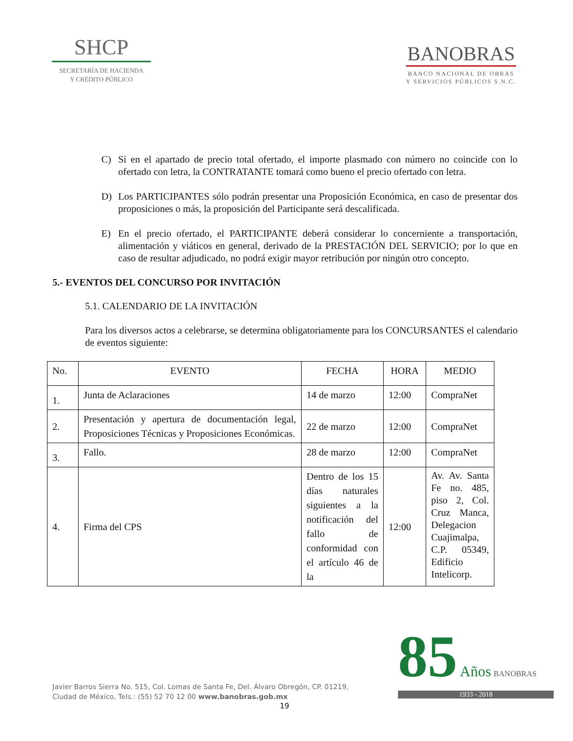SHCP
SECRETARÍA DE HACIENDA
Y CRÉDITO PÚBLICO
BANOBRAS
BANCO NACIONAL DE OBRAS
Y SERVICIOS PÚBLICOS S.N.C.
C) Si en el apartado de precio total ofertado, el importe plasmado con número no coincide con lo ofertado con letra, la CONTRATANTE tomará como bueno el precio ofertado con letra.
D) Los PARTICIPANTES sólo podrán presentar una Proposición Económica, en caso de presentar dos proposiciones o más, la proposición del Participante será descalificada.
E) En el precio ofertado, el PARTICIPANTE deberá considerar lo concerniente a transportación, alimentación y viáticos en general, derivado de la PRESTACIÓN DEL SERVICIO; por lo que en caso de resultar adjudicado, no podrá exigir mayor retribución por ningún otro concepto.
5.- EVENTOS DEL CONCURSO POR INVITACIÓN
5.1. CALENDARIO DE LA INVITACIÓN
Para los diversos actos a celebrarse, se determina obligatoriamente para los CONCURSANTES el calendario de eventos siguiente:
| No. | EVENTO | FECHA | HORA | MEDIO |
| --- | --- | --- | --- | --- |
| 1. | Junta de Aclaraciones | 14 de marzo | 12:00 | CompraNet |
| 2. | Presentación y apertura de documentación legal, Proposiciones Técnicas y Proposiciones Económicas. | 22 de marzo | 12:00 | CompraNet |
| 3. | Fallo. | 28 de marzo | 12:00 | CompraNet |
| 4. | Firma del CPS | Dentro de los 15 días naturales siguientes a la notificación del fallo de conformidad con el artículo 46 de la | 12:00 | Av. Av. Santa Fe no. 485, piso 2, Col. Cruz Manca, Delegacion Cuajimalpa, C.P. 05349, Edificio Intelicorp. |
Javier Barros Sierra No. 515, Col. Lomas de Santa Fe, Del. Álvaro Obregón, CP. 01219,
Ciudad de México, Tels.: (55) 52 70 12 00 www.banobras.gob.mx
19
85 Años BANOBRAS
1933 - 2018